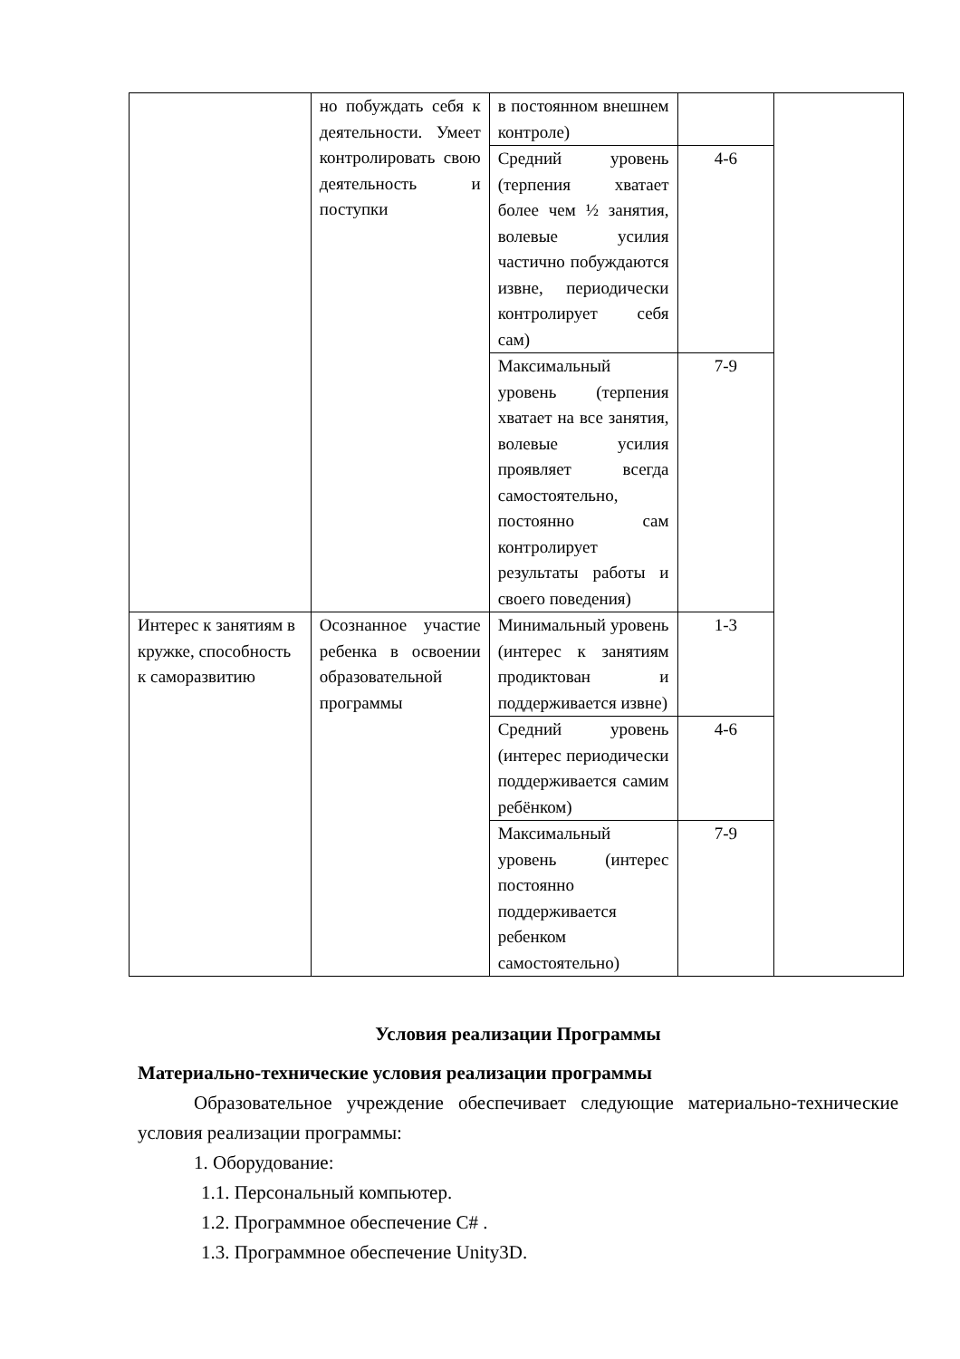| | но побуждать себя к деятельности. Умеет контролировать свою деятельность и поступки | в постоянном внешнем контроле) | | |
| | | Средний уровень (терпения хватает более чем ½ занятия, волевые усилия частично побуждаются извне, периодически контролирует себя сам) | 4-6 | |
| | | Максимальный уровень (терпения хватает на все занятия, волевые усилия проявляет всегда самостоятельно, постоянно сам контролирует результаты работы и своего поведения) | 7-9 | |
| Интерес к занятиям в кружке, способность к саморазвитию | Осознанное участие ребенка в освоении образовательной программы | Минимальный уровень (интерес к занятиям продиктован и поддерживается извне) | 1-3 | |
| | | Средний уровень (интерес периодически поддерживается самим ребёнком) | 4-6 | |
| | | Максимальный уровень (интерес постоянно поддерживается ребенком самостоятельно) | 7-9 | |
Условия реализации Программы
Материально-технические условия реализации программы
Образовательное учреждение обеспечивает следующие материально-технические условия реализации программы:
1. Оборудование:
1.1. Персональный компьютер.
1.2. Программное обеспечение C# .
1.3. Программное обеспечение Unity3D.